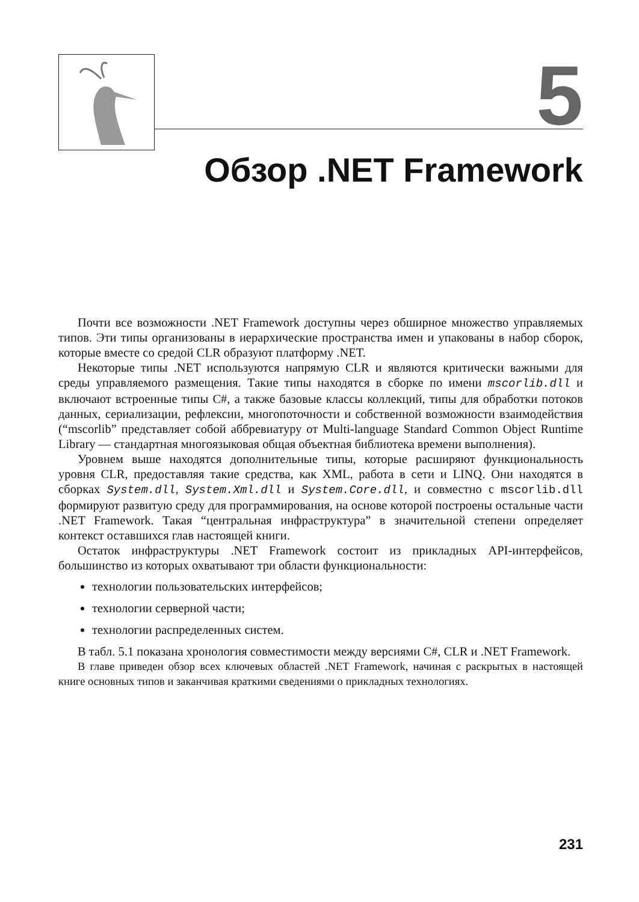5
Обзор .NET Framework
Почти все возможности .NET Framework доступны через обширное множество управляемых типов. Эти типы организованы в иерархические пространства имен и упакованы в набор сборок, которые вместе со средой CLR образуют платформу .NET.
Некоторые типы .NET используются напрямую CLR и являются критически важными для среды управляемого размещения. Такие типы находятся в сборке по имени mscorlib.dll и включают встроенные типы C#, а также базовые классы коллекций, типы для обработки потоков данных, сериализации, рефлексии, многопоточности и собственной возможности взаимодействия (“mscorlib” представляет собой аббревиатуру от Multi-language Standard Common Object Runtime Library — стандартная многоязыковая общая объектная библиотека времени выполнения).
Уровнем выше находятся дополнительные типы, которые расширяют функциональность уровня CLR, предоставляя такие средства, как XML, работа в сети и LINQ. Они находятся в сборках System.dll, System.Xml.dll и System.Core.dll, и совместно с mscorlib.dll формируют развитую среду для программирования, на основе которой построены остальные части .NET Framework. Такая “центральная инфраструктура” в значительной степени определяет контекст оставшихся глав настоящей книги.
Остаток инфраструктуры .NET Framework состоит из прикладных API-интерфейсов, большинство из которых охватывают три области функциональности:
технологии пользовательских интерфейсов;
технологии серверной части;
технологии распределенных систем.
В табл. 5.1 показана хронология совместимости между версиями C#, CLR и .NET Framework.
В главе приведен обзор всех ключевых областей .NET Framework, начиная с раскрытых в настоящей книге основных типов и заканчивая краткими сведениями о прикладных технологиях.
231